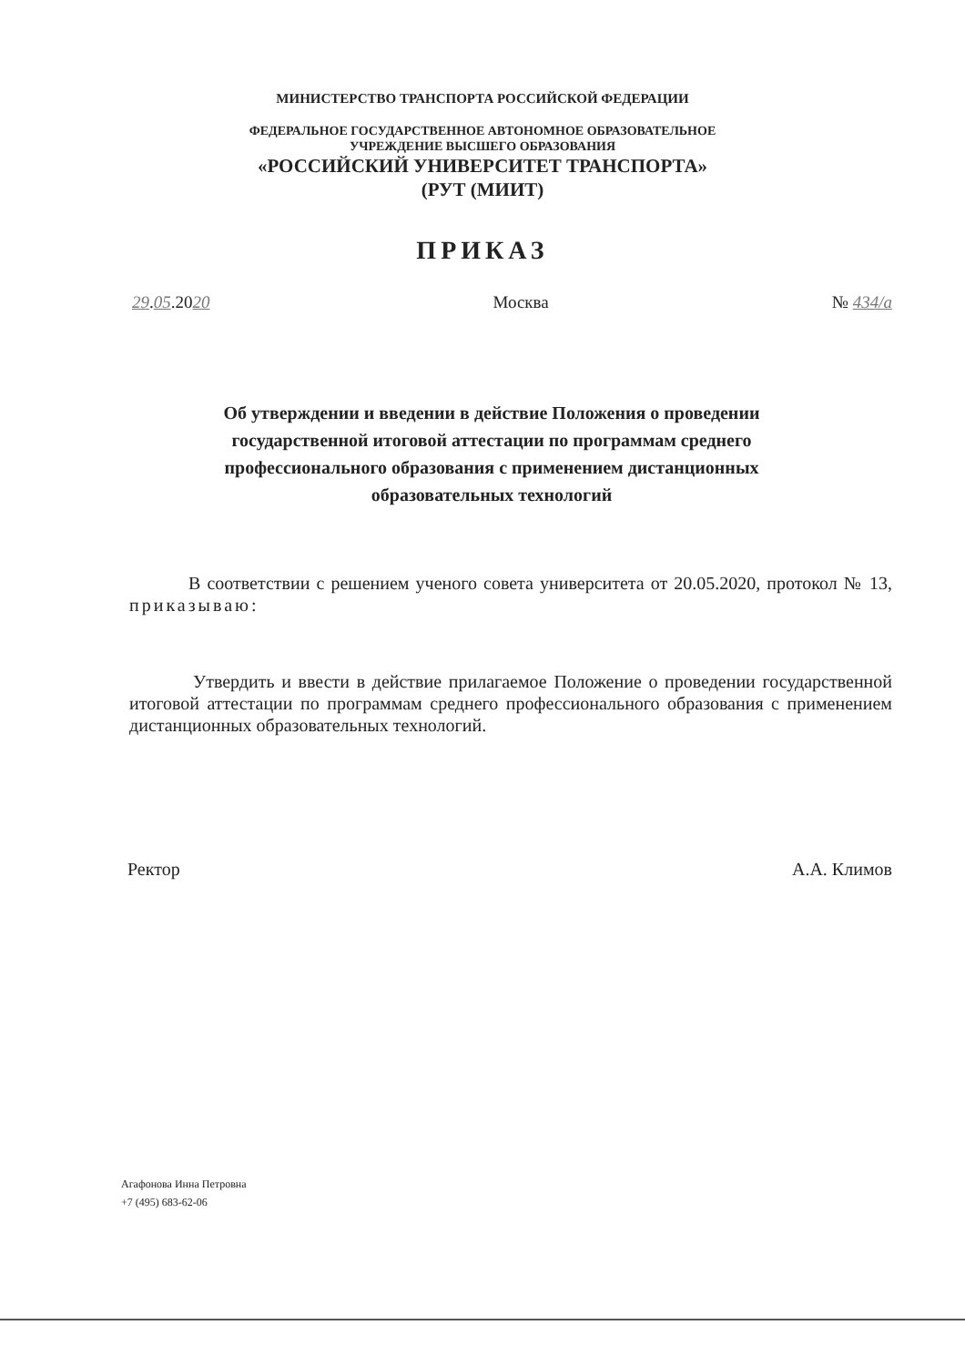МИНИСТЕРСТВО ТРАНСПОРТА РОССИЙСКОЙ ФЕДЕРАЦИИ
ФЕДЕРАЛЬНОЕ ГОСУДАРСТВЕННОЕ АВТОНОМНОЕ ОБРАЗОВАТЕЛЬНОЕ
УЧРЕЖДЕНИЕ ВЫСШЕГО ОБРАЗОВАНИЯ
«РОССИЙСКИЙ УНИВЕРСИТЕТ ТРАНСПОРТА»
(РУТ (МИИТ)
ПРИКАЗ
29.05.2020 Москва № 434/а
Об утверждении и введении в действие Положения о проведении государственной итоговой аттестации по программам среднего профессионального образования с применением дистанционных образовательных технологий
В соответствии с решением ученого совета университета от 20.05.2020, протокол № 13, приказываю:
Утвердить и ввести в действие прилагаемое Положение о проведении государственной итоговой аттестации по программам среднего профессионального образования с применением дистанционных образовательных технологий.
Ректор А.А. Климов
Агафонова Инна Петровна
+7 (495) 683-62-06